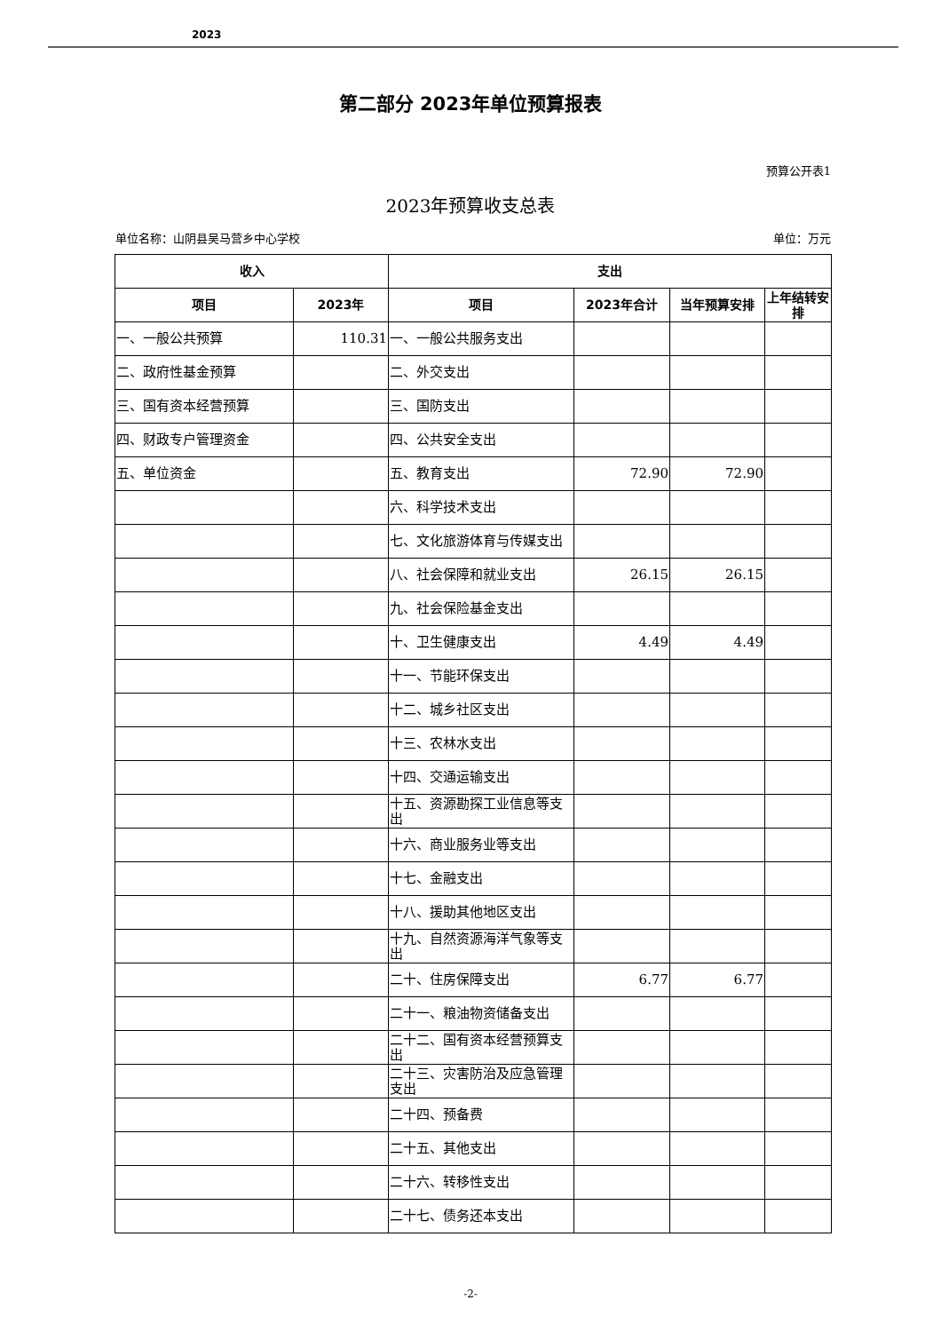2023
第二部分 2023年单位预算报表
预算公开表1
2023年预算收支总表
单位名称：山阴县吴马营乡中心学校 单位：万元
| 收入 | | 支出 | | | |
| --- | --- | --- | --- | --- | --- |
| 项目 | 2023年 | 项目 | 2023年合计 | 当年预算安排 | 上年结转安排 |
| 一、一般公共预算 | 110.31 | 一、一般公共服务支出 | | | |
| 二、政府性基金预算 | | 二、外交支出 | | | |
| 三、国有资本经营预算 | | 三、国防支出 | | | |
| 四、财政专户管理资金 | | 四、公共安全支出 | | | |
| 五、单位资金 | | 五、教育支出 | 72.90 | 72.90 | |
| | | 六、科学技术支出 | | | |
| | | 七、文化旅游体育与传媒支出 | | | |
| | | 八、社会保障和就业支出 | 26.15 | 26.15 | |
| | | 九、社会保险基金支出 | | | |
| | | 十、卫生健康支出 | 4.49 | 4.49 | |
| | | 十一、节能环保支出 | | | |
| | | 十二、城乡社区支出 | | | |
| | | 十三、农林水支出 | | | |
| | | 十四、交通运输支出 | | | |
| | | 十五、资源勘探工业信息等支出 | | | |
| | | 十六、商业服务业等支出 | | | |
| | | 十七、金融支出 | | | |
| | | 十八、援助其他地区支出 | | | |
| | | 十九、自然资源海洋气象等支出 | | | |
| | | 二十、住房保障支出 | 6.77 | 6.77 | |
| | | 二十一、粮油物资储备支出 | | | |
| | | 二十二、国有资本经营预算支出 | | | |
| | | 二十三、灾害防治及应急管理支出 | | | |
| | | 二十四、预备费 | | | |
| | | 二十五、其他支出 | | | |
| | | 二十六、转移性支出 | | | |
| | | 二十七、债务还本支出 | | | |
-2-